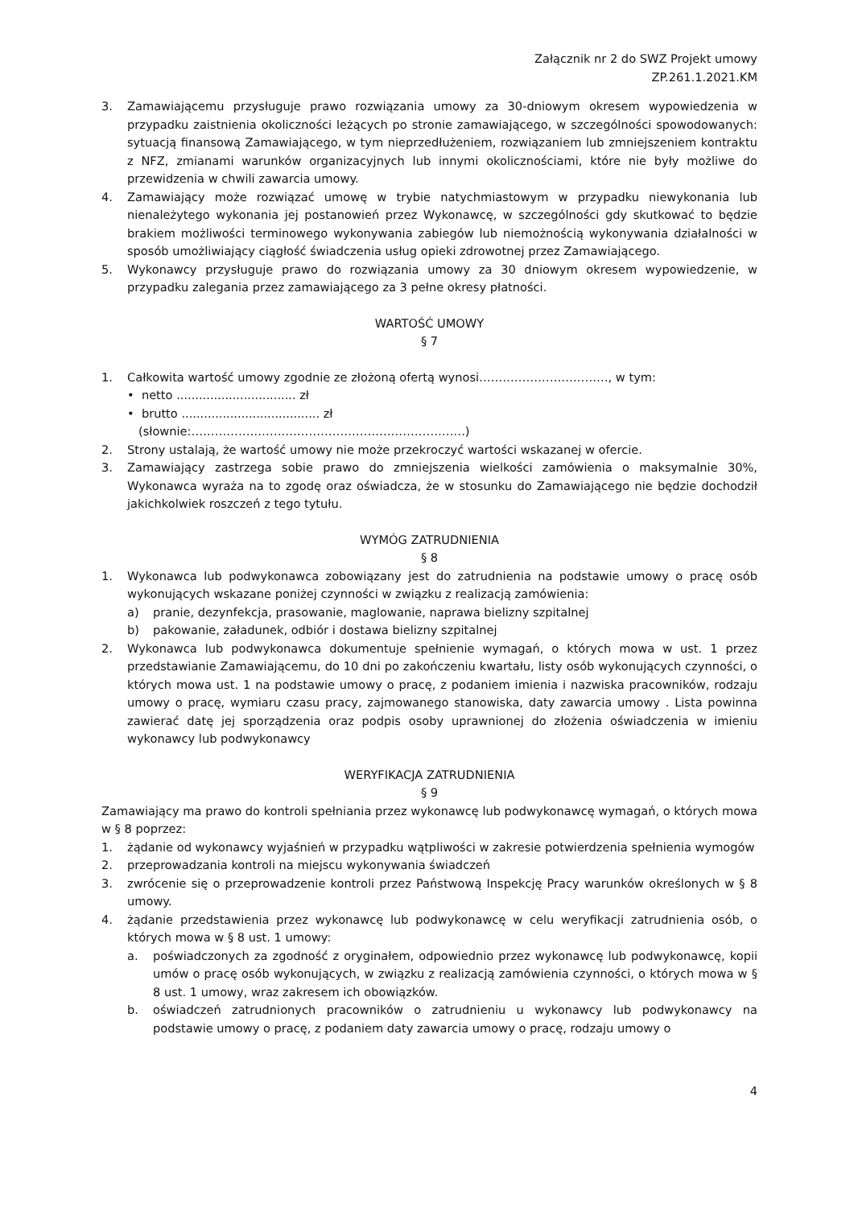Załącznik nr 2 do SWZ Projekt umowy
ZP.261.1.2021.KM
3. Zamawiającemu przysługuje prawo rozwiązania umowy za 30-dniowym okresem wypowiedzenia w przypadku zaistnienia okoliczności leżących po stronie zamawiającego, w szczególności spowodowanych: sytuacją finansową Zamawiającego, w tym nieprzedłużeniem, rozwiązaniem lub zmniejszeniem kontraktu z NFZ, zmianami warunków organizacyjnych lub innymi okolicznościami, które nie były możliwe do przewidzenia w chwili zawarcia umowy.
4. Zamawiający może rozwiązać umowę w trybie natychmiastowym w przypadku niewykonania lub nienależytego wykonania jej postanowień przez Wykonawcę, w szczególności gdy skutkować to będzie brakiem możliwości terminowego wykonywania zabiegów lub niemożnością wykonywania działalności w sposób umożliwiający ciągłość świadczenia usług opieki zdrowotnej przez Zamawiającego.
5. Wykonawcy przysługuje prawo do rozwiązania umowy za 30 dniowym okresem wypowiedzenie, w przypadku zalegania przez zamawiającego za 3 pełne okresy płatności.
WARTOŚĆ UMOWY
§ 7
1. Całkowita wartość umowy zgodnie ze złożoną ofertą wynosi……………………………, w tym:
• netto ................................ zł
• brutto ..................................... zł
(słownie:…………………………………………………………….)
2. Strony ustalają, że wartość umowy nie może przekroczyć wartości wskazanej w ofercie.
3. Zamawiający zastrzega sobie prawo do zmniejszenia wielkości zamówienia o maksymalnie 30%, Wykonawca wyraża na to zgodę oraz oświadcza, że w stosunku do Zamawiającego nie będzie dochodził jakichkolwiek roszczeń z tego tytułu.
WYMÓG ZATRUDNIENIA
§ 8
1. Wykonawca lub podwykonawca zobowiązany jest do zatrudnienia na podstawie umowy o pracę osób wykonujących wskazane poniżej czynności w związku z realizacją zamówienia:
a) pranie, dezynfekcja, prasowanie, maglowanie, naprawa bielizny szpitalnej
b) pakowanie, załadunek, odbiór i dostawa bielizny szpitalnej
2. Wykonawca lub podwykonawca dokumentuje spełnienie wymagań, o których mowa w ust. 1 przez przedstawianie Zamawiającemu, do 10 dni po zakończeniu kwartału, listy osób wykonujących czynności, o których mowa ust. 1 na podstawie umowy o pracę, z podaniem imienia i nazwiska pracowników, rodzaju umowy o pracę, wymiaru czasu pracy, zajmowanego stanowiska, daty zawarcia umowy . Lista powinna zawierać datę jej sporządzenia oraz podpis osoby uprawnionej do złożenia oświadczenia w imieniu wykonawcy lub podwykonawcy
WERYFIKACJA ZATRUDNIENIA
§ 9
Zamawiający ma prawo do kontroli spełniania przez wykonawcę lub podwykonawcę wymagań, o których mowa w § 8 poprzez:
1. żądanie od wykonawcy wyjaśnień w przypadku wątpliwości w zakresie potwierdzenia spełnienia wymogów
2. przeprowadzania kontroli na miejscu wykonywania świadczeń
3. zwrócenie się o przeprowadzenie kontroli przez Państwową Inspekcję Pracy warunków określonych w § 8 umowy.
4. żądanie przedstawienia przez wykonawcę lub podwykonawcę w celu weryfikacji zatrudnienia osób, o których mowa w § 8 ust. 1 umowy:
a. poświadczonych za zgodność z oryginałem, odpowiednio przez wykonawcę lub podwykonawcę, kopii umów o pracę osób wykonujących, w związku z realizacją zamówienia czynności, o których mowa w § 8 ust. 1 umowy, wraz zakresem ich obowiązków.
b. oświadczeń zatrudnionych pracowników o zatrudnieniu u wykonawcy lub podwykonawcy na podstawie umowy o pracę, z podaniem daty zawarcia umowy o pracę, rodzaju umowy o
4